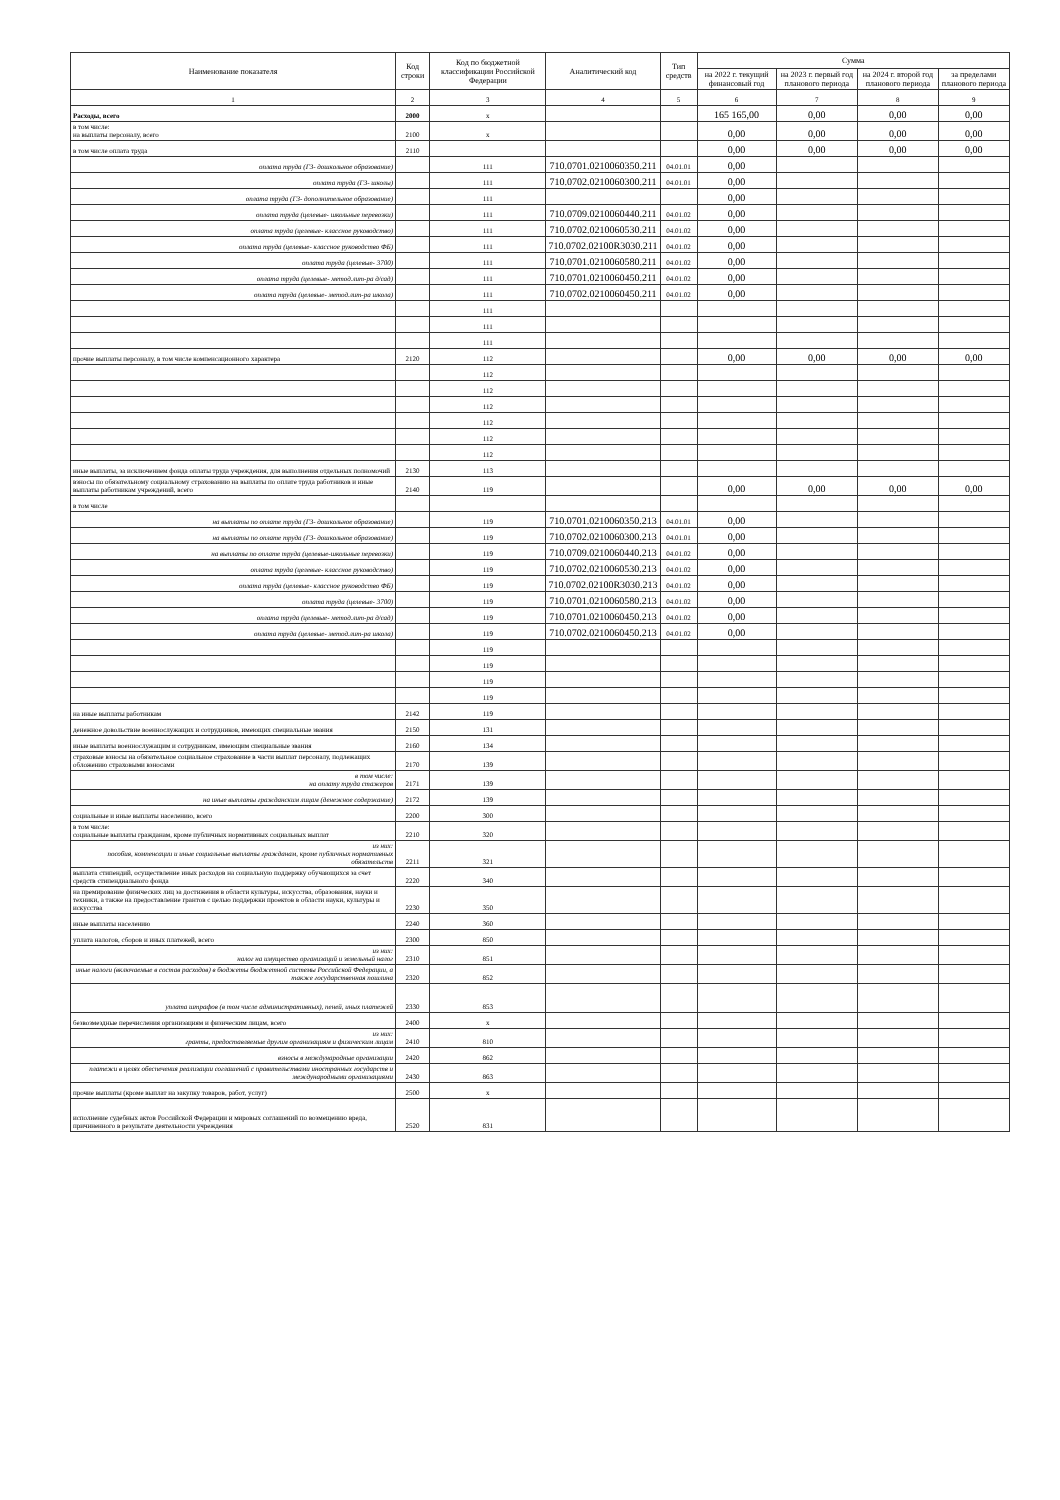| Наименование показателя | Код строки | Код по бюджетной классификации Российской Федерации | Аналитический код | Тип средств | Сумма | | | |
| --- | --- | --- | --- | --- | --- | --- | --- | --- |
| | | | | | на 2022 г. текущий финансовый год | на 2023 г. первый год планового периода | на 2024 г. второй год планового периода | за пределами планового периода |
| 1 | 2 | 3 | 4 | 5 | 6 | 7 | 8 | 9 |
| Расходы, всего | 2000 | x | | | 165 165,00 | 0,00 | 0,00 | 0,00 |
| в том числе: на выплаты персоналу, всего | 2100 | x | | | 0,00 | 0,00 | 0,00 | 0,00 |
| в том числе оплата труда | 2110 | | | | 0,00 | 0,00 | 0,00 | 0,00 |
| оплата труда (ГЗ- дошкольное образование) | | 111 | 710.0701.0210060350.211 | 04.01.01 | 0,00 | | | |
| оплата труда (ГЗ- школы) | | 111 | 710.0702.0210060300.211 | 04.01.01 | 0,00 | | | |
| оплата труда (ГЗ- дополнительное образование) | | 111 | | | 0,00 | | | |
| оплата труда (целевые- школьные перевозки) | | 111 | 710.0709.0210060440.211 | 04.01.02 | 0,00 | | | |
| оплата труда (целевые- классное руководство) | | 111 | 710.0702.0210060530.211 | 04.01.02 | 0,00 | | | |
| оплата труда (целевые- классное руководство ФБ) | | 111 | 710.0702.02100R3030.211 | 04.01.02 | 0,00 | | | |
| оплата труда (целевые- 3700) | | 111 | 710.0701.0210060580.211 | 04.01.02 | 0,00 | | | |
| оплата труда (целевые- метод.лит-ра д/сад) | | 111 | 710.0701.0210060450.211 | 04.01.02 | 0,00 | | | |
| оплата труда (целевые- метод.лит-ра школа) | | 111 | 710.0702.0210060450.211 | 04.01.02 | 0,00 | | | |
| | | 111 | | | | | | |
| | | 111 | | | | | | |
| | | 111 | | | | | | |
| прочие выплаты персоналу, в том числе компенсационного характера | 2120 | 112 | | | 0,00 | 0,00 | 0,00 | 0,00 |
| | | 112 | | | | | | |
| | | 112 | | | | | | |
| | | 112 | | | | | | |
| | | 112 | | | | | | |
| | | 112 | | | | | | |
| | | 112 | | | | | | |
| иные выплаты, за исключением фонда оплаты труда учреждения, для выполнения отдельных полномочий | 2130 | 113 | | | | | | |
| взносы по обязательному социальному страхованию на выплаты по оплате труда работников и иные выплаты работникам учреждений, всего | 2140 | 119 | | | 0,00 | 0,00 | 0,00 | 0,00 |
| в том числе | | | | | | | | |
| на выплаты по оплате труда (ГЗ- дошкольное образование) | | 119 | 710.0701.0210060350.213 | 04.01.01 | 0,00 | | | |
| на выплаты по оплате труда (ГЗ- дошкольное образование) | | 119 | 710.0702.0210060300.213 | 04.01.01 | 0,00 | | | |
| на выплаты по оплате труда (целевые-школьные перевозки) | | 119 | 710.0709.0210060440.213 | 04.01.02 | 0,00 | | | |
| оплата труда (целевые- классное руководство) | | 119 | 710.0702.0210060530.213 | 04.01.02 | 0,00 | | | |
| оплата труда (целевые- классное руководство ФБ) | | 119 | 710.0702.02100R3030.213 | 04.01.02 | 0,00 | | | |
| оплата труда (целевые- 3700) | | 119 | 710.0701.0210060580.213 | 04.01.02 | 0,00 | | | |
| оплата труда (целевые- метод.лит-ра д/сад) | | 119 | 710.0701.0210060450.213 | 04.01.02 | 0,00 | | | |
| оплата труда (целевые- метод.лит-ра школа) | | 119 | 710.0702.0210060450.213 | 04.01.02 | 0,00 | | | |
| | | 119 | | | | | | |
| | | 119 | | | | | | |
| | | 119 | | | | | | |
| | | 119 | | | | | | |
| на иные выплаты работникам | 2142 | 119 | | | | | | |
| денежное довольствие военнослужащих и сотрудников, имеющих специальные звания | 2150 | 131 | | | | | | |
| иные выплаты военнослужащим и сотрудникам, имеющим специальные звания | 2160 | 134 | | | | | | |
| страховые взносы на обязательное социальное страхование в части выплат персоналу, подлежащих обложению страховыми взносами | 2170 | 139 | | | | | | |
| в том числе: на оплату труда стажеров | 2171 | 139 | | | | | | |
| на иные выплаты гражданским лицам (денежное содержание) | 2172 | 139 | | | | | | |
| социальные и иные выплаты населению, всего | 2200 | 300 | | | | | | |
| в том числе: социальные выплаты гражданам, кроме публичных нормативных социальных выплат | 2210 | 320 | | | | | | |
| из них: пособия, компенсации и иные социальные выплаты гражданам, кроме публичных нормативных обязательств | 2211 | 321 | | | | | | |
| выплата стипендий, осуществление иных расходов на социальную поддержку обучающихся за счет средств стипендиального фонда | 2220 | 340 | | | | | | |
| на премирование физических лиц за достижения в области культуры, искусства, образования, науки и техники, а также на предоставление грантов с целью поддержки проектов в области науки, культуры и искусства | 2230 | 350 | | | | | | |
| иные выплаты населению | 2240 | 360 | | | | | | |
| уплата налогов, сборов и иных платежей, всего | 2300 | 850 | | | | | | |
| из них: налог на имущество организаций и земельный налог | 2310 | 851 | | | | | | |
| иные налоги (включаемые в состав расходов) в бюджеты бюджетной системы Российской Федерации, а также государственная пошлина | 2320 | 852 | | | | | | |
| уплата штрафов (в том числе административных), пеней, иных платежей | 2330 | 853 | | | | | | |
| безвозмездные перечисления организациям и физическим лицам, всего | 2400 | x | | | | | | |
| из них: гранты, предоставляемые другим организациям и физическим лицам | 2410 | 810 | | | | | | |
| взносы в международные организации | 2420 | 862 | | | | | | |
| платежи в целях обеспечения реализации соглашений с правительствами иностранных государств и международными организациями | 2430 | 863 | | | | | | |
| прочие выплаты (кроме выплат на закупку товаров, работ, услуг) | 2500 | x | | | | | | |
| исполнение судебных актов Российской Федерации и мировых соглашений по возмещению вреда, причиненного в результате деятельности учреждения | 2520 | 831 | | | | | | |